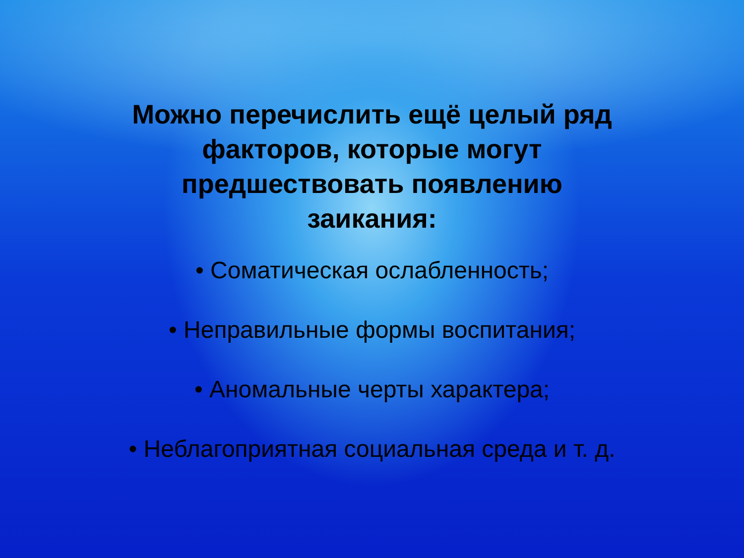Можно перечислить ещё целый ряд факторов, которые могут предшествовать появлению заикания:
• Соматическая ослабленность;
• Неправильные формы воспитания;
• Аномальные черты характера;
• Неблагоприятная социальная среда и т. д.